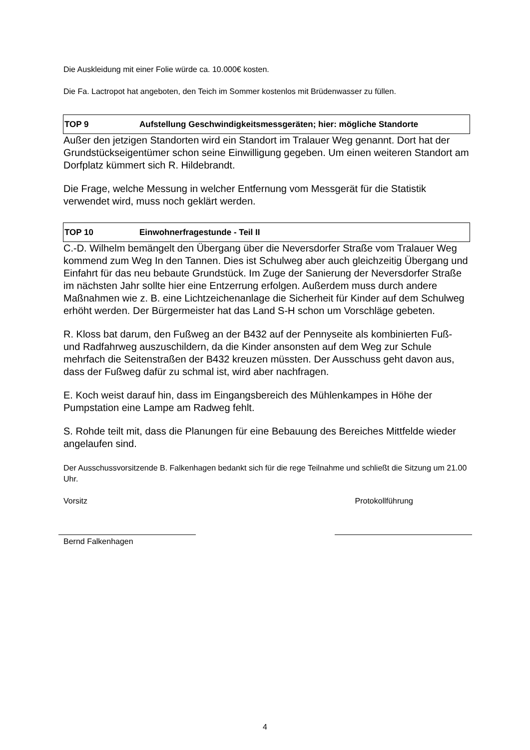Die Auskleidung mit einer Folie würde ca. 10.000€ kosten.
Die Fa. Lactropot hat angeboten, den Teich im Sommer kostenlos mit Brüdenwasser zu füllen.
TOP 9 Aufstellung Geschwindigkeitsmessgeräten; hier: mögliche Standorte
Außer den jetzigen Standorten wird ein Standort im Tralauer Weg genannt. Dort hat der Grundstückseigentümer schon seine Einwilligung gegeben. Um einen weiteren Standort am Dorfplatz kümmert sich R. Hildebrandt.
Die Frage, welche Messung in welcher Entfernung vom Messgerät für die Statistik verwendet wird, muss noch geklärt werden.
TOP 10 Einwohnerfragestunde - Teil II
C.-D. Wilhelm bemängelt den Übergang über die Neversdorfer Straße vom Tralauer Weg kommend zum Weg In den Tannen. Dies ist Schulweg aber auch gleichzeitig Übergang und Einfahrt für das neu bebaute Grundstück. Im Zuge der Sanierung der Neversdorfer Straße im nächsten Jahr sollte hier eine Entzerrung erfolgen. Außerdem muss durch andere Maßnahmen wie z. B. eine Lichtzeichenanlage die Sicherheit für Kinder auf dem Schulweg erhöht werden. Der Bürgermeister hat das Land S-H schon um Vorschläge gebeten.
R. Kloss bat darum, den Fußweg an der B432 auf der Pennyseite als kombinierten Fuß- und Radfahrweg auszuschildern, da die Kinder ansonsten auf dem Weg zur Schule mehrfach die Seitenstraßen der B432 kreuzen müssten. Der Ausschuss geht davon aus, dass der Fußweg dafür zu schmal ist, wird aber nachfragen.
E. Koch weist darauf hin, dass im Eingangsbereich des Mühlenkampes in Höhe der Pumpstation eine Lampe am Radweg fehlt.
S. Rohde teilt mit, dass die Planungen für eine Bebauung des Bereiches Mittfelde wieder angelaufen sind.
Der Ausschussvorsitzende B. Falkenhagen bedankt sich für die rege Teilnahme und schließt die Sitzung um 21.00 Uhr.
Vorsitz Protokollführung
Bernd Falkenhagen
4